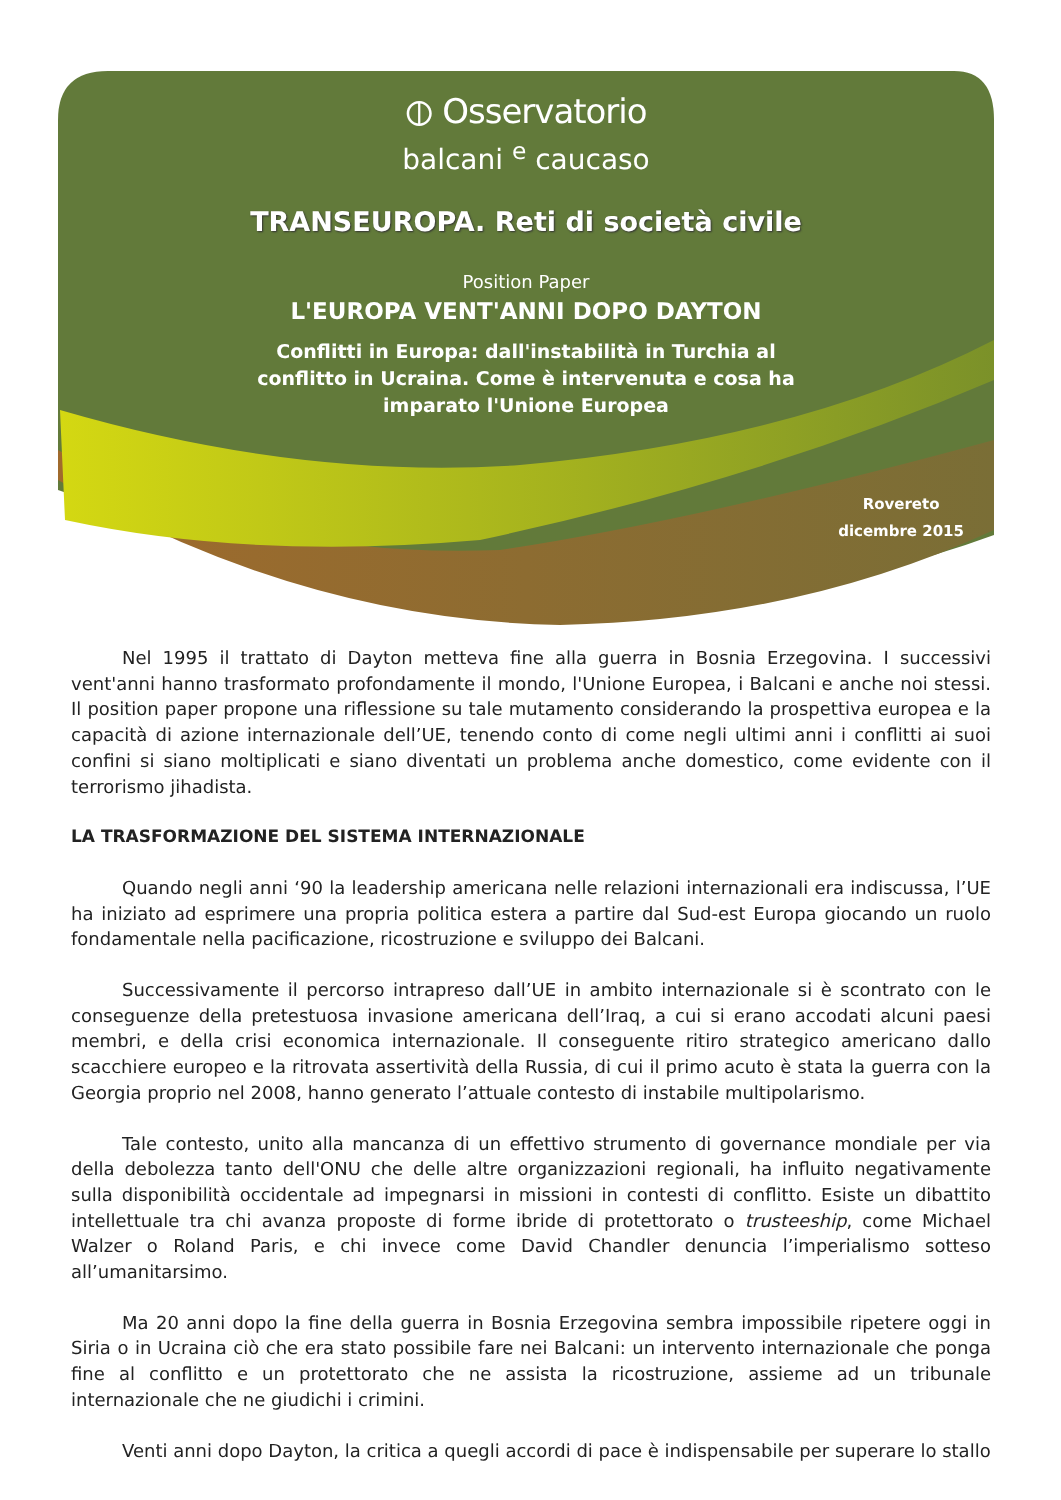⦶ Osservatorio
balcani <sup>e</sup> caucaso
TRANSEUROPA. Reti di società civile
Position Paper
L'EUROPA VENT'ANNI DOPO DAYTON
Conflitti in Europa: dall'instabilità in Turchia al conflitto in Ucraina. Come è intervenuta e cosa ha imparato l'Unione Europea
Rovereto
dicembre 2015
Nel 1995 il trattato di Dayton metteva fine alla guerra in Bosnia Erzegovina. I successivi vent'anni hanno trasformato profondamente il mondo, l'Unione Europea, i Balcani e anche noi stessi. Il position paper propone una riflessione su tale mutamento considerando la prospettiva europea e la capacità di azione internazionale dell’UE, tenendo conto di come negli ultimi anni i conflitti ai suoi confini si siano moltiplicati e siano diventati un problema anche domestico, come evidente con il terrorismo jihadista.
LA TRASFORMAZIONE DEL SISTEMA INTERNAZIONALE
Quando negli anni ‘90 la leadership americana nelle relazioni internazionali era indiscussa, l’UE ha iniziato ad esprimere una propria politica estera a partire dal Sud-est Europa giocando un ruolo fondamentale nella pacificazione, ricostruzione e sviluppo dei Balcani.
Successivamente il percorso intrapreso dall’UE in ambito internazionale si è scontrato con le conseguenze della pretestuosa invasione americana dell’Iraq, a cui si erano accodati alcuni paesi membri, e della crisi economica internazionale. Il conseguente ritiro strategico americano dallo scacchiere europeo e la ritrovata assertività della Russia, di cui il primo acuto è stata la guerra con la Georgia proprio nel 2008, hanno generato l’attuale contesto di instabile multipolarismo.
Tale contesto, unito alla mancanza di un effettivo strumento di governance mondiale per via della debolezza tanto dell'ONU che delle altre organizzazioni regionali, ha influito negativamente sulla disponibilità occidentale ad impegnarsi in missioni in contesti di conflitto. Esiste un dibattito intellettuale tra chi avanza proposte di forme ibride di protettorato o trusteeship, come Michael Walzer o Roland Paris, e chi invece come David Chandler denuncia l’imperialismo sotteso all’umanitarsimo.
Ma 20 anni dopo la fine della guerra in Bosnia Erzegovina sembra impossibile ripetere oggi in Siria o in Ucraina ciò che era stato possibile fare nei Balcani: un intervento internazionale che ponga fine al conflitto e un protettorato che ne assista la ricostruzione, assieme ad un tribunale internazionale che ne giudichi i crimini.
Venti anni dopo Dayton, la critica a quegli accordi di pace è indispensabile per superare lo stallo